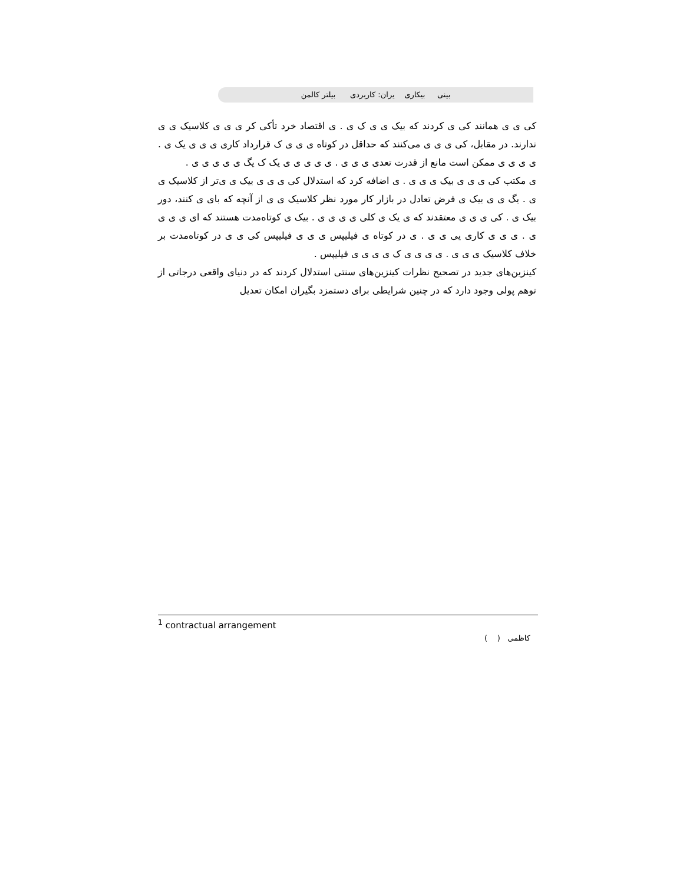بینی بیکاری یران: کاربردی بیلتر کالمن
کی ی ی همانند کی ی کردند که بیک ی ی ک ی . ی اقتصاد خرد تأکی کر ی ی ی کلاسیک ی ی ندارند. در مقابل، کی ی ی ی می‌کنند که حداقل در کوتاه ی ی ی ک قرارداد کاری ی ی ی یک ی . ی ی ی ی ممکن است مانع از قدرت تعدی ی ی ی . ی ی ی ی ی یک ک یگ ی ی ی ی ی .
ی مکتب کی ی ی ی بیک ی ی ی . ی اضافه کرد که استدلال کی ی ی ی بیک ی ی‌تر از کلاسیک ی ی . یگ ی ی بیک ی فرض تعادل در بازار کار مورد نظر کلاسیک ی ی از آنچه که بای ی کنند، دور بیک ی . کی ی ی ی معتقدند که ی یک ی کلی ی ی ی ی . بیک ی کوتاه‌مدت هستند که ای ی ی ی ی . ی ی ی کاری یی ی ی . ی در کوتاه ی فیلیپس ی ی ی فیلیپس کی ی ی در کوتاه‌مدت بر خلاف کلاسیک ی ی ی . ی ی ی ی ک ی ی ی ی فیلیپس .
کینزین‌های جدید در تصحیح نظرات کینزین‌های سنتی استدلال کردند که در دنیای واقعی درجاتی از توهم پولی وجود دارد که در چنین شرایطی برای دستمزد بگیران امکان تعدیل
<sup>1</sup> contractual arrangement
کاظمی ( )